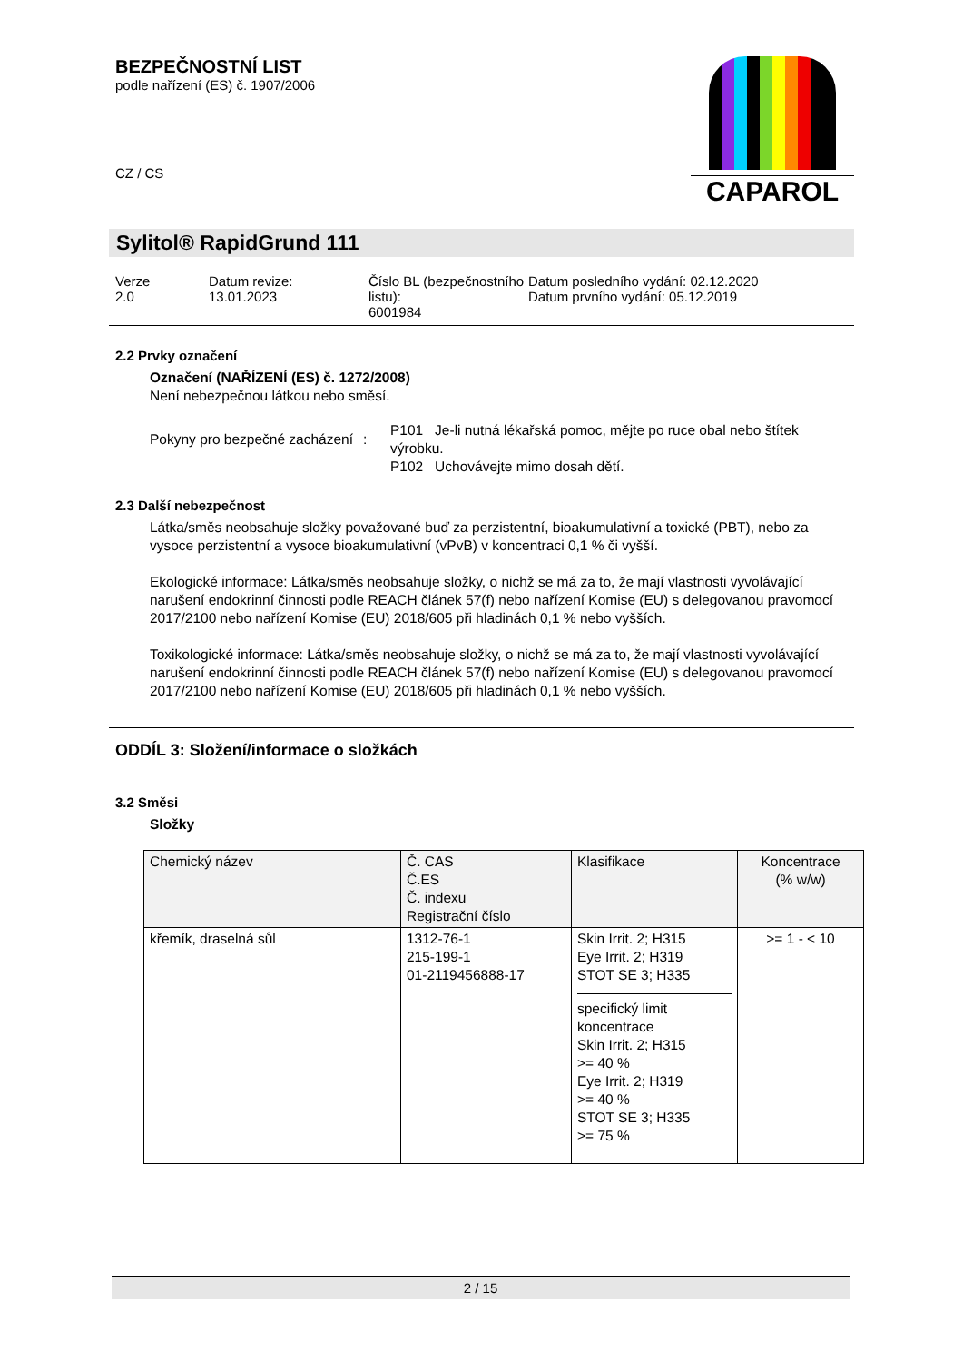BEZPEČNOSTNÍ LIST
podle nařízení (ES) č. 1907/2006
CZ / CS
CAPAROL
Sylitol® RapidGrund 111
Verze
2.0
Datum revize:
13.01.2023
Číslo BL (bezpečnostního listu):
6001984
Datum posledního vydání: 02.12.2020
Datum prvního vydání: 05.12.2019
2.2 Prvky označení
Označení (NAŘÍZENÍ (ES) č. 1272/2008)
Není nebezpečnou látkou nebo směsí.
Pokyny pro bezpečné zacházení
:
P101 Je-li nutná lékařská pomoc, mějte po ruce obal nebo štítek výrobku.
P102 Uchovávejte mimo dosah dětí.
2.3 Další nebezpečnost
Látka/směs neobsahuje složky považované buď za perzistentní, bioakumulativní a toxické (PBT), nebo za vysoce perzistentní a vysoce bioakumulativní (vPvB) v koncentraci 0,1 % či vyšší.
Ekologické informace: Látka/směs neobsahuje složky, o nichž se má za to, že mají vlastnosti vyvolávající narušení endokrinní činnosti podle REACH článek 57(f) nebo nařízení Komise (EU) s delegovanou pravomocí 2017/2100 nebo nařízení Komise (EU) 2018/605 při hladinách 0,1 % nebo vyšších.
Toxikologické informace: Látka/směs neobsahuje složky, o nichž se má za to, že mají vlastnosti vyvolávající narušení endokrinní činnosti podle REACH článek 57(f) nebo nařízení Komise (EU) s delegovanou pravomocí 2017/2100 nebo nařízení Komise (EU) 2018/605 při hladinách 0,1 % nebo vyšších.
ODDÍL 3: Složení/informace o složkách
3.2 Směsi
Složky
| Chemický název | Č. CAS Č.ES Č. indexu Registrační číslo | Klasifikace | Koncentrace (% w/w) |
| --- | --- | --- | --- |
| křemík, draselná sůl | 1312-76-1 215-199-1 01-2119456888-17 | Skin Irrit. 2; H315 Eye Irrit. 2; H319 STOT SE 3; H335 specifický limit koncentrace Skin Irrit. 2; H315 >= 40 % Eye Irrit. 2; H319 >= 40 % STOT SE 3; H335 >= 75 % | >= 1 - < 10 |
2 / 15